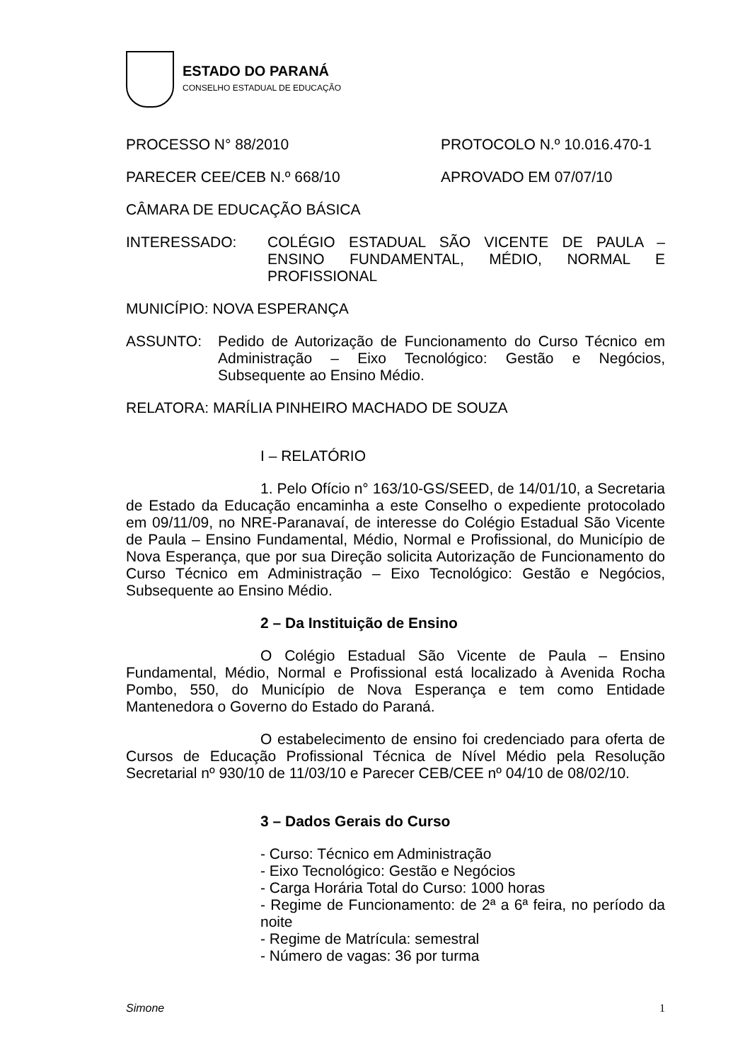ESTADO DO PARANÁ
CONSELHO ESTADUAL DE EDUCAÇÃO
PROCESSO N° 88/2010 PROTOCOLO N.º 10.016.470-1
PARECER CEE/CEB N.º 668/10 APROVADO EM 07/07/10
CÂMARA DE EDUCAÇÃO BÁSICA
INTERESSADO: COLÉGIO ESTADUAL SÃO VICENTE DE PAULA – ENSINO FUNDAMENTAL, MÉDIO, NORMAL E PROFISSIONAL
MUNICÍPIO: NOVA ESPERANÇA
ASSUNTO: Pedido de Autorização de Funcionamento do Curso Técnico em Administração – Eixo Tecnológico: Gestão e Negócios, Subsequente ao Ensino Médio.
RELATORA: MARÍLIA PINHEIRO MACHADO DE SOUZA
I – RELATÓRIO
1. Pelo Ofício n° 163/10-GS/SEED, de 14/01/10, a Secretaria de Estado da Educação encaminha a este Conselho o expediente protocolado em 09/11/09, no NRE-Paranavaí, de interesse do Colégio Estadual São Vicente de Paula – Ensino Fundamental, Médio, Normal e Profissional, do Município de Nova Esperança, que por sua Direção solicita Autorização de Funcionamento do Curso Técnico em Administração – Eixo Tecnológico: Gestão e Negócios, Subsequente ao Ensino Médio.
2 – Da Instituição de Ensino
O Colégio Estadual São Vicente de Paula – Ensino Fundamental, Médio, Normal e Profissional está localizado à Avenida Rocha Pombo, 550, do Município de Nova Esperança e tem como Entidade Mantenedora o Governo do Estado do Paraná.
O estabelecimento de ensino foi credenciado para oferta de Cursos de Educação Profissional Técnica de Nível Médio pela Resolução Secretarial nº 930/10 de 11/03/10 e Parecer CEB/CEE nº 04/10 de 08/02/10.
3 – Dados Gerais do Curso
- Curso: Técnico em Administração
- Eixo Tecnológico: Gestão e Negócios
- Carga Horária Total do Curso: 1000 horas
- Regime de Funcionamento: de 2ª a 6ª feira, no período da noite
- Regime de Matrícula: semestral
- Número de vagas: 36 por turma
Simone 1